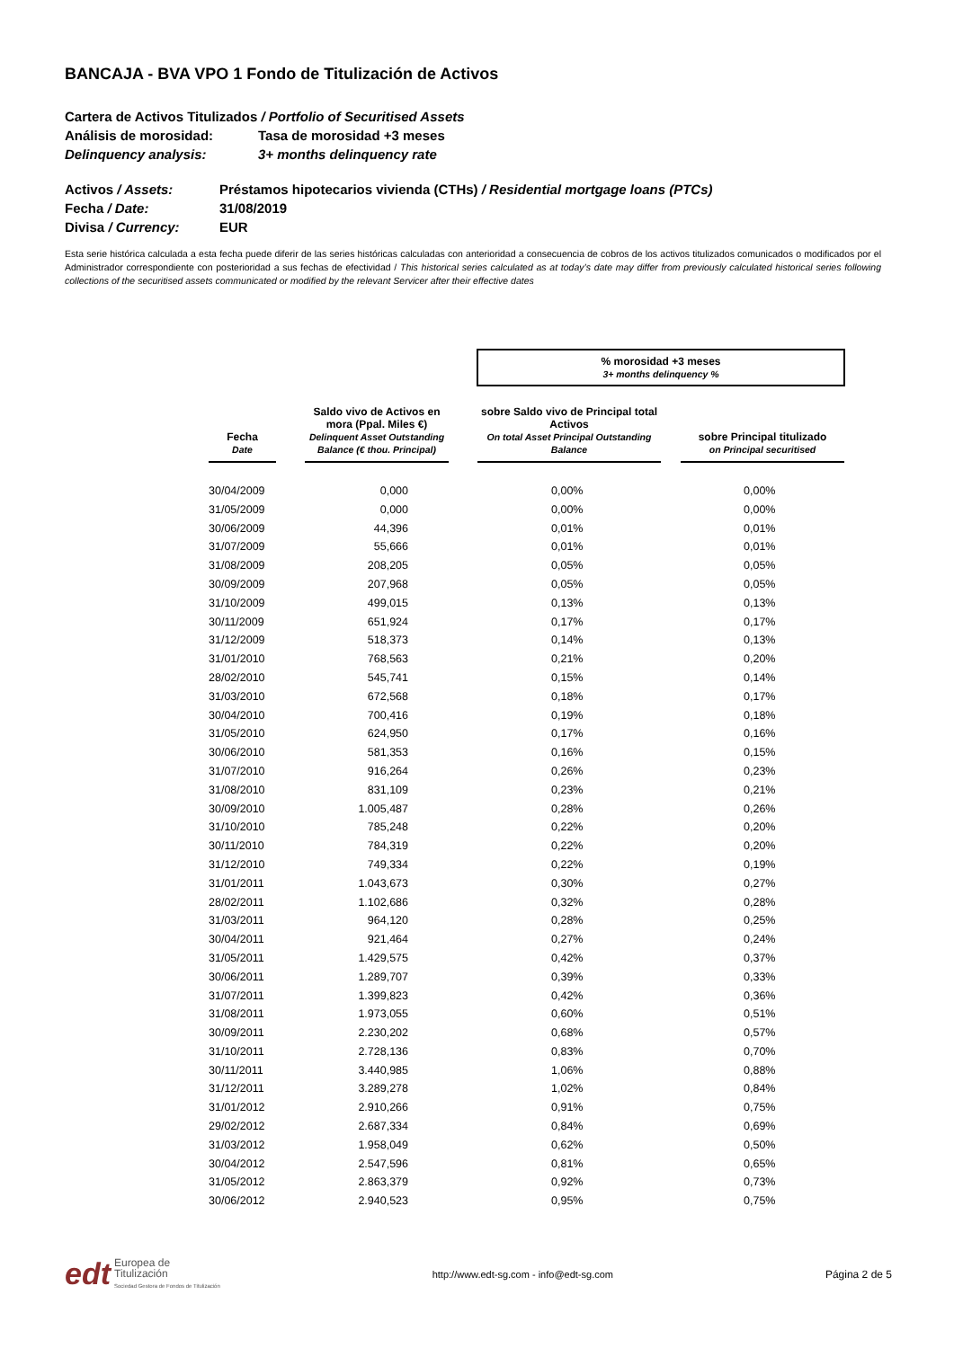BANCAJA - BVA VPO 1 Fondo de Titulización de Activos
Cartera de Activos Titulizados / Portfolio of Securitised Assets
Análisis de morosidad: Tasa de morosidad +3 meses
Delinquency analysis: 3+ months delinquency rate
Activos / Assets: Préstamos hipotecarios vivienda (CTHs) / Residential mortgage loans (PTCs)
Fecha / Date: 31/08/2019
Divisa / Currency: EUR
Esta serie histórica calculada a esta fecha puede diferir de las series históricas calculadas con anterioridad a consecuencia de cobros de los activos titulizados comunicados o modificados por el Administrador correspondiente con posterioridad a sus fechas de efectividad / This historical series calculated as at today’s date may differ from previously calculated historical series following collections of the securitised assets communicated or modified by the relevant Servicer after their effective dates
| | | | | % morosidad +3 meses 3+ months delinquency % | | |
| Fecha Date | | Saldo vivo de Activos en mora (Ppal. Miles €) Delinquent Asset Outstanding Balance (€ thou. Principal) | | sobre Saldo vivo de Principal total Activos On total Asset Principal Outstanding Balance | | sobre Principal titulizado on Principal securitised |
| 30/04/2009 | | 0,000 | | 0,00% | | 0,00% |
| 31/05/2009 | | 0,000 | | 0,00% | | 0,00% |
| 30/06/2009 | | 44,396 | | 0,01% | | 0,01% |
| 31/07/2009 | | 55,666 | | 0,01% | | 0,01% |
| 31/08/2009 | | 208,205 | | 0,05% | | 0,05% |
| 30/09/2009 | | 207,968 | | 0,05% | | 0,05% |
| 31/10/2009 | | 499,015 | | 0,13% | | 0,13% |
| 30/11/2009 | | 651,924 | | 0,17% | | 0,17% |
| 31/12/2009 | | 518,373 | | 0,14% | | 0,13% |
| 31/01/2010 | | 768,563 | | 0,21% | | 0,20% |
| 28/02/2010 | | 545,741 | | 0,15% | | 0,14% |
| 31/03/2010 | | 672,568 | | 0,18% | | 0,17% |
| 30/04/2010 | | 700,416 | | 0,19% | | 0,18% |
| 31/05/2010 | | 624,950 | | 0,17% | | 0,16% |
| 30/06/2010 | | 581,353 | | 0,16% | | 0,15% |
| 31/07/2010 | | 916,264 | | 0,26% | | 0,23% |
| 31/08/2010 | | 831,109 | | 0,23% | | 0,21% |
| 30/09/2010 | | 1.005,487 | | 0,28% | | 0,26% |
| 31/10/2010 | | 785,248 | | 0,22% | | 0,20% |
| 30/11/2010 | | 784,319 | | 0,22% | | 0,20% |
| 31/12/2010 | | 749,334 | | 0,22% | | 0,19% |
| 31/01/2011 | | 1.043,673 | | 0,30% | | 0,27% |
| 28/02/2011 | | 1.102,686 | | 0,32% | | 0,28% |
| 31/03/2011 | | 964,120 | | 0,28% | | 0,25% |
| 30/04/2011 | | 921,464 | | 0,27% | | 0,24% |
| 31/05/2011 | | 1.429,575 | | 0,42% | | 0,37% |
| 30/06/2011 | | 1.289,707 | | 0,39% | | 0,33% |
| 31/07/2011 | | 1.399,823 | | 0,42% | | 0,36% |
| 31/08/2011 | | 1.973,055 | | 0,60% | | 0,51% |
| 30/09/2011 | | 2.230,202 | | 0,68% | | 0,57% |
| 31/10/2011 | | 2.728,136 | | 0,83% | | 0,70% |
| 30/11/2011 | | 3.440,985 | | 1,06% | | 0,88% |
| 31/12/2011 | | 3.289,278 | | 1,02% | | 0,84% |
| 31/01/2012 | | 2.910,266 | | 0,91% | | 0,75% |
| 29/02/2012 | | 2.687,334 | | 0,84% | | 0,69% |
| 31/03/2012 | | 1.958,049 | | 0,62% | | 0,50% |
| 30/04/2012 | | 2.547,596 | | 0,81% | | 0,65% |
| 31/05/2012 | | 2.863,379 | | 0,92% | | 0,73% |
| 30/06/2012 | | 2.940,523 | | 0,95% | | 0,75% |
edt Europea de
Titulización
Sociedad Gestora de Fondos de Titulización
http://www.edt-sg.com - info@edt-sg.com
Página 2 de 5